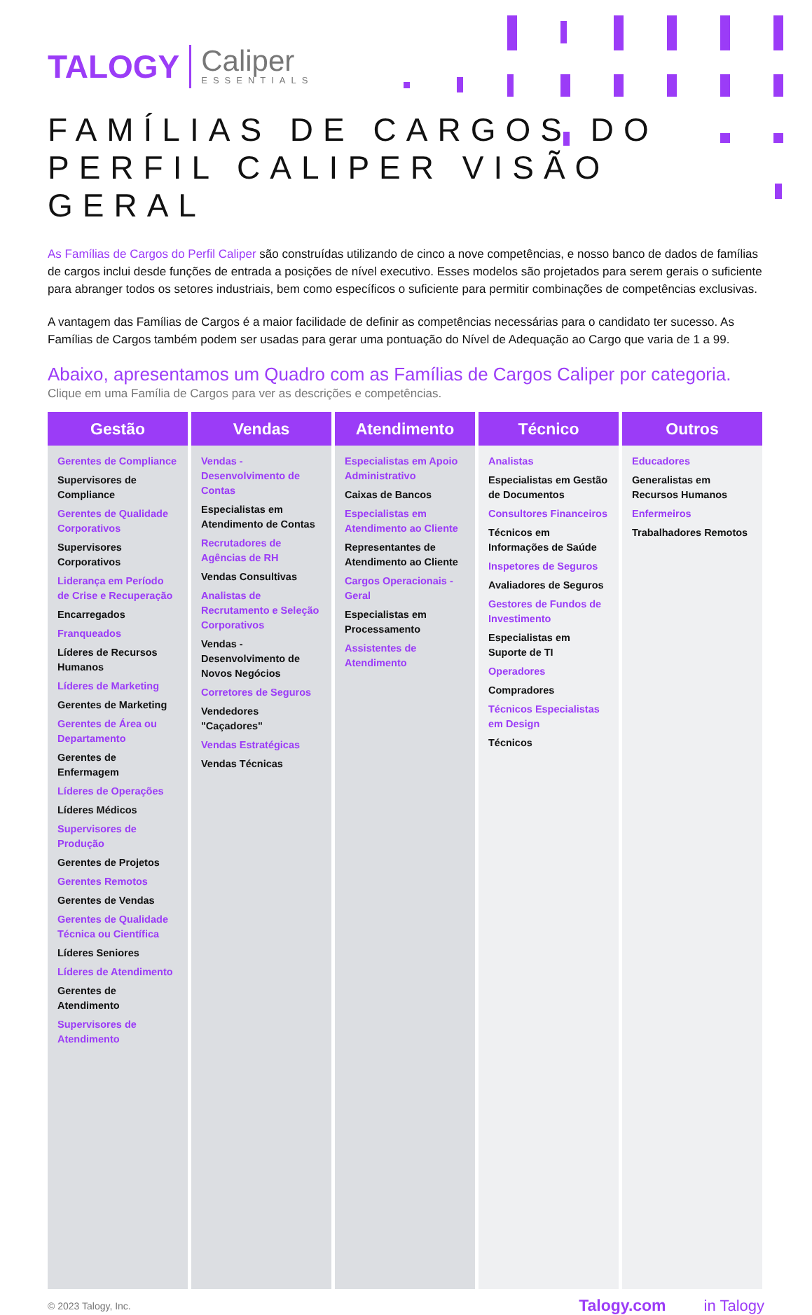TALOGY Caliper
ESSENTIALS
FAMÍLIAS DE CARGOS DO
PERFIL CALIPER VISÃO GERAL
As Famílias de Cargos do Perfil Caliper são construídas utilizando de cinco a nove competências, e nosso banco de dados de famílias de cargos inclui desde funções de entrada a posições de nível executivo. Esses modelos são projetados para serem gerais o suficiente para abranger todos os setores industriais, bem como específicos o suficiente para permitir combinações de competências exclusivas.
A vantagem das Famílias de Cargos é a maior facilidade de definir as competências necessárias para o candidato ter sucesso. As Famílias de Cargos também podem ser usadas para gerar uma pontuação do Nível de Adequação ao Cargo que varia de 1 a 99.
Abaixo, apresentamos um Quadro com as Famílias de Cargos Caliper por categoria.
Clique em uma Família de Cargos para ver as descrições e competências.
| Gestão | Vendas | Atendimento | Técnico | Outros |
| --- | --- | --- | --- | --- |
| Gerentes de Compliance Supervisores de Compliance Gerentes de Qualidade Corporativos Supervisores Corporativos Liderança em Período de Crise e Recuperação Encarregados Franqueados Líderes de Recursos Humanos Líderes de Marketing Gerentes de Marketing Gerentes de Área ou Departamento Gerentes de Enfermagem Líderes de Operações Líderes Médicos Supervisores de Produção Gerentes de Projetos Gerentes Remotos Gerentes de Vendas Gerentes de Qualidade Técnica ou Científica Líderes Seniores Líderes de Atendimento Gerentes de Atendimento Supervisores de Atendimento | Vendas - Desenvolvimento de Contas Especialistas em Atendimento de Contas Recrutadores de Agências de RH Vendas Consultivas Analistas de Recrutamento e Seleção Corporativos Vendas - Desenvolvimento de Novos Negócios Corretores de Seguros Vendedores "Caçadores" Vendas Estratégicas Vendas Técnicas | Especialistas em Apoio Administrativo Caixas de Bancos Especialistas em Atendimento ao Cliente Representantes de Atendimento ao Cliente Cargos Operacionais - Geral Especialistas em Processamento Assistentes de Atendimento | Analistas Especialistas em Gestão de Documentos Consultores Financeiros Técnicos em Informações de Saúde Inspetores de Seguros Avaliadores de Seguros Gestores de Fundos de Investimento Especialistas em Suporte de TI Operadores Compradores Técnicos Especialistas em Design Técnicos | Educadores Generalistas em Recursos Humanos Enfermeiros Trabalhadores Remotos |
© 2023 Talogy, Inc. Talogy.com in Talogy